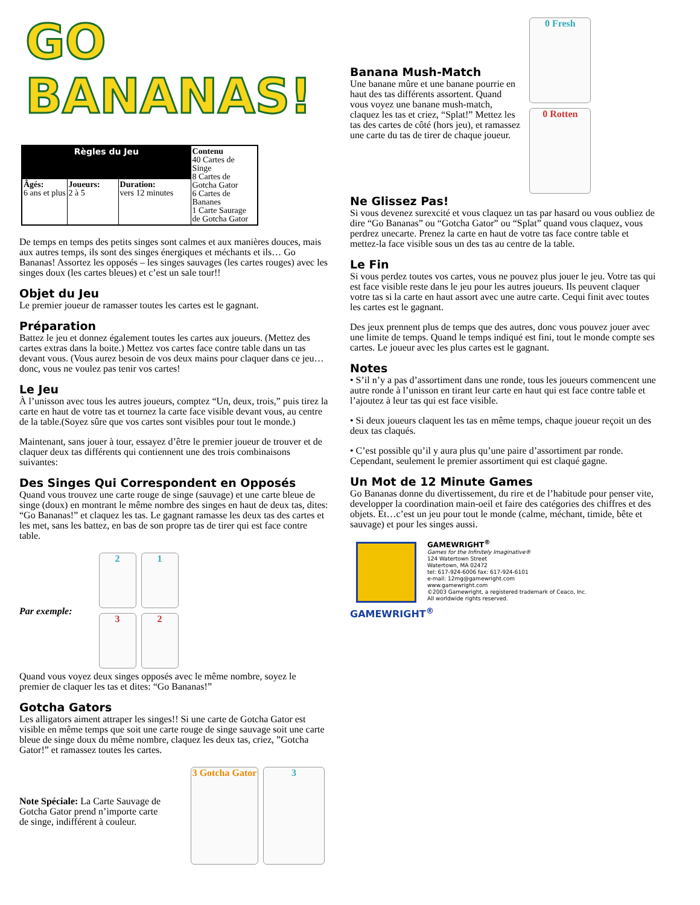GO
BANANAS!
| Règles du Jeu | | | Contenu 40 Cartes de Singe 8 Cartes de Gotcha Gator 6 Cartes de Bananes 1 Carte Saurage de Gotcha Gator |
| Âgés: 6 ans et plus | Joueurs: 2 à 5 | Duration: vers 12 minutes | |
De temps en temps des petits singes sont calmes et aux manières douces, mais aux autres temps, ils sont des singes énergiques et méchants et ils… Go Bananas! Assortez les opposés – les singes sauvages (les cartes rouges) avec les singes doux (les cartes bleues) et c’est un sale tour!!
Objet du Jeu
Le premier joueur de ramasser toutes les cartes est le gagnant.
Préparation
Battez le jeu et donnez également toutes les cartes aux joueurs. (Mettez des cartes extras dans la boite.) Mettez vos cartes face contre table dans un tas devant vous. (Vous aurez besoin de vos deux mains pour claquer dans ce jeu…donc, vous ne voulez pas tenir vos cartes!
Le Jeu
À l’unisson avec tous les autres joueurs, comptez “Un, deux, trois,” puis tirez la carte en haut de votre tas et tournez la carte face visible devant vous, au centre de la table.(Soyez sûre que vos cartes sont visibles pour tout le monde.)
Maintenant, sans jouer à tour, essayez d’être le premier joueur de trouver et de claquer deux tas différents qui contiennent une des trois combinaisons suivantes:
Des Singes Qui Correspondent en Opposés
Quand vous trouvez une carte rouge de singe (sauvage) et une carte bleue de singe (doux) en montrant le même nombre des singes en haut de deux tas, dites: “Go Bananas!” et claquez les tas. Le gagnant ramasse les deux tas des cartes et les met, sans les battez, en bas de son propre tas de tirer qui est face contre table.
Par exemple:
2 1
3 2
Quand vous voyez deux singes opposés avec le même nombre, soyez le premier de claquer les tas et dites: “Go Bananas!”
Gotcha Gators
Les alligators aiment attraper les singes!! Si une carte de Gotcha Gator est visible en même temps que soit une carte rouge de singe sauvage soit une carte bleue de singe doux du même nombre, claquez les deux tas, criez, ”Gotcha Gator!” et ramassez toutes les cartes.
Note Spéciale: La Carte Sauvage de Gotcha Gator prend n’importe carte de singe, indifférent à couleur.
3 Gotcha Gator 3
Banana Mush-Match
Une banane mûre et une banane pourrie en haut des tas différents assortent. Quand vous voyez une banane mush-match, claquez les tas et criez, “Splat!” Mettez les tas des cartes de côté (hors jeu), et ramassez une carte du tas de tirer de chaque joueur.
0 Fresh 0 Rotten
Ne Glissez Pas!
Si vous devenez surexcité et vous claquez un tas par hasard ou vous oubliez de dire “Go Bananas” ou “Gotcha Gator” ou “Splat” quand vous claquez, vous perdrez unecarte. Prenez la carte en haut de votre tas face contre table et mettez-la face visible sous un des tas au centre de la table.
Le Fin
Si vous perdez toutes vos cartes, vous ne pouvez plus jouer le jeu. Votre tas qui est face visible reste dans le jeu pour les autres joueurs. Ils peuvent claquer votre tas si la carte en haut assort avec une autre carte. Cequi finit avec toutes les cartes est le gagnant.
Des jeux prennent plus de temps que des autres, donc vous pouvez jouer avec une limite de temps. Quand le temps indiqué est fini, tout le monde compte ses cartes. Le joueur avec les plus cartes est le gagnant.
Notes
• S’il n’y a pas d’assortiment dans une ronde, tous les joueurs commencent une autre ronde à l’unisson en tirant leur carte en haut qui est face contre table et l’ajoutez à leur tas qui est face visible.
• Si deux joueurs claquent les tas en même temps, chaque joueur reçoit un des deux tas claqués.
• C’est possible qu’il y aura plus qu’une paire d’assortiment par ronde. Cependant, seulement le premier assortiment qui est claqué gagne.
Un Mot de 12 Minute Games
Go Bananas donne du divertissement, du rire et de l’habitude pour penser vite, developper la coordination main-oeil et faire des catégories des chiffres et des objets. Et…c’est un jeu pour tout le monde (calme, méchant, timide, bête et sauvage) et pour les singes aussi.
GAMEWRIGHT<sup>®</sup>
GAMEWRIGHT<sup>®</sup>
Games for the Infinitely Imaginative®
124 Watertown Street
Watertown, MA 02472
tel: 617-924-6006 fax: 617-924-6101
e-mail: 12mg@gamewright.com
www.gamewright.com
©2003 Gamewright, a registered trademark of Ceaco, Inc.
All worldwide rights reserved.